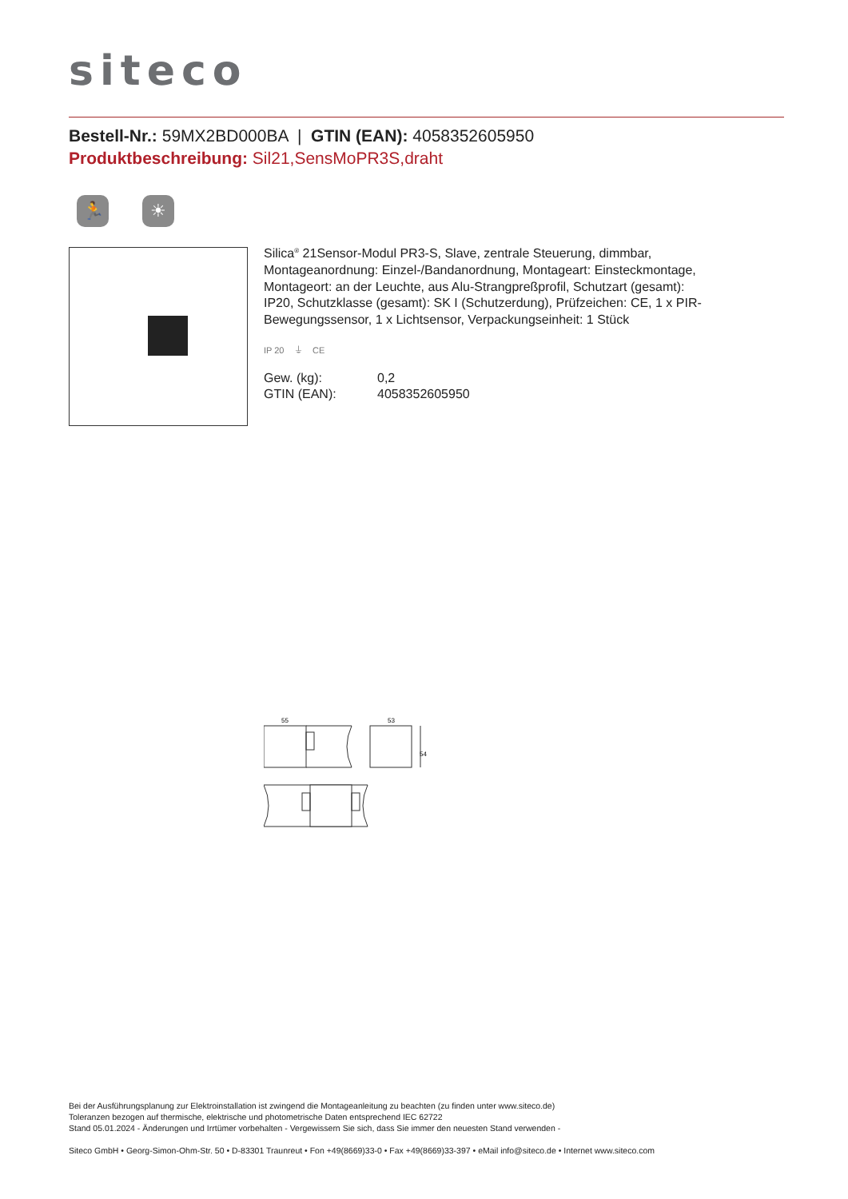siteco
Bestell-Nr.: 59MX2BD000BA | GTIN (EAN): 4058352605950
Produktbeschreibung: Sil21,SensMoPR3S,draht
🏃 ☀
Silica<sup>®</sup> 21Sensor-Modul PR3-S, Slave, zentrale Steuerung, dimmbar, Montageanordnung: Einzel-/Bandanordnung, Montageart: Einsteckmontage, Montageort: an der Leuchte, aus Alu-Strangpreßprofil, Schutzart (gesamt): IP20, Schutzklasse (gesamt): SK I (Schutzerdung), Prüfzeichen: CE, 1 x PIR-Bewegungssensor, 1 x Lichtsensor, Verpackungseinheit: 1 Stück
IP 20 ⏚ CE
| Gew. (kg): | 0,2 |
| GTIN (EAN): | 4058352605950 |
55
53
54
Bei der Ausführungsplanung zur Elektroinstallation ist zwingend die Montageanleitung zu beachten (zu finden unter www.siteco.de)
Toleranzen bezogen auf thermische, elektrische und photometrische Daten entsprechend IEC 62722
Stand 05.01.2024 - Änderungen und Irrtümer vorbehalten - Vergewissern Sie sich, dass Sie immer den neuesten Stand verwenden -
Siteco GmbH • Georg-Simon-Ohm-Str. 50 • D-83301 Traunreut • Fon +49(8669)33-0 • Fax +49(8669)33-397 • eMail info@siteco.de • Internet www.siteco.com